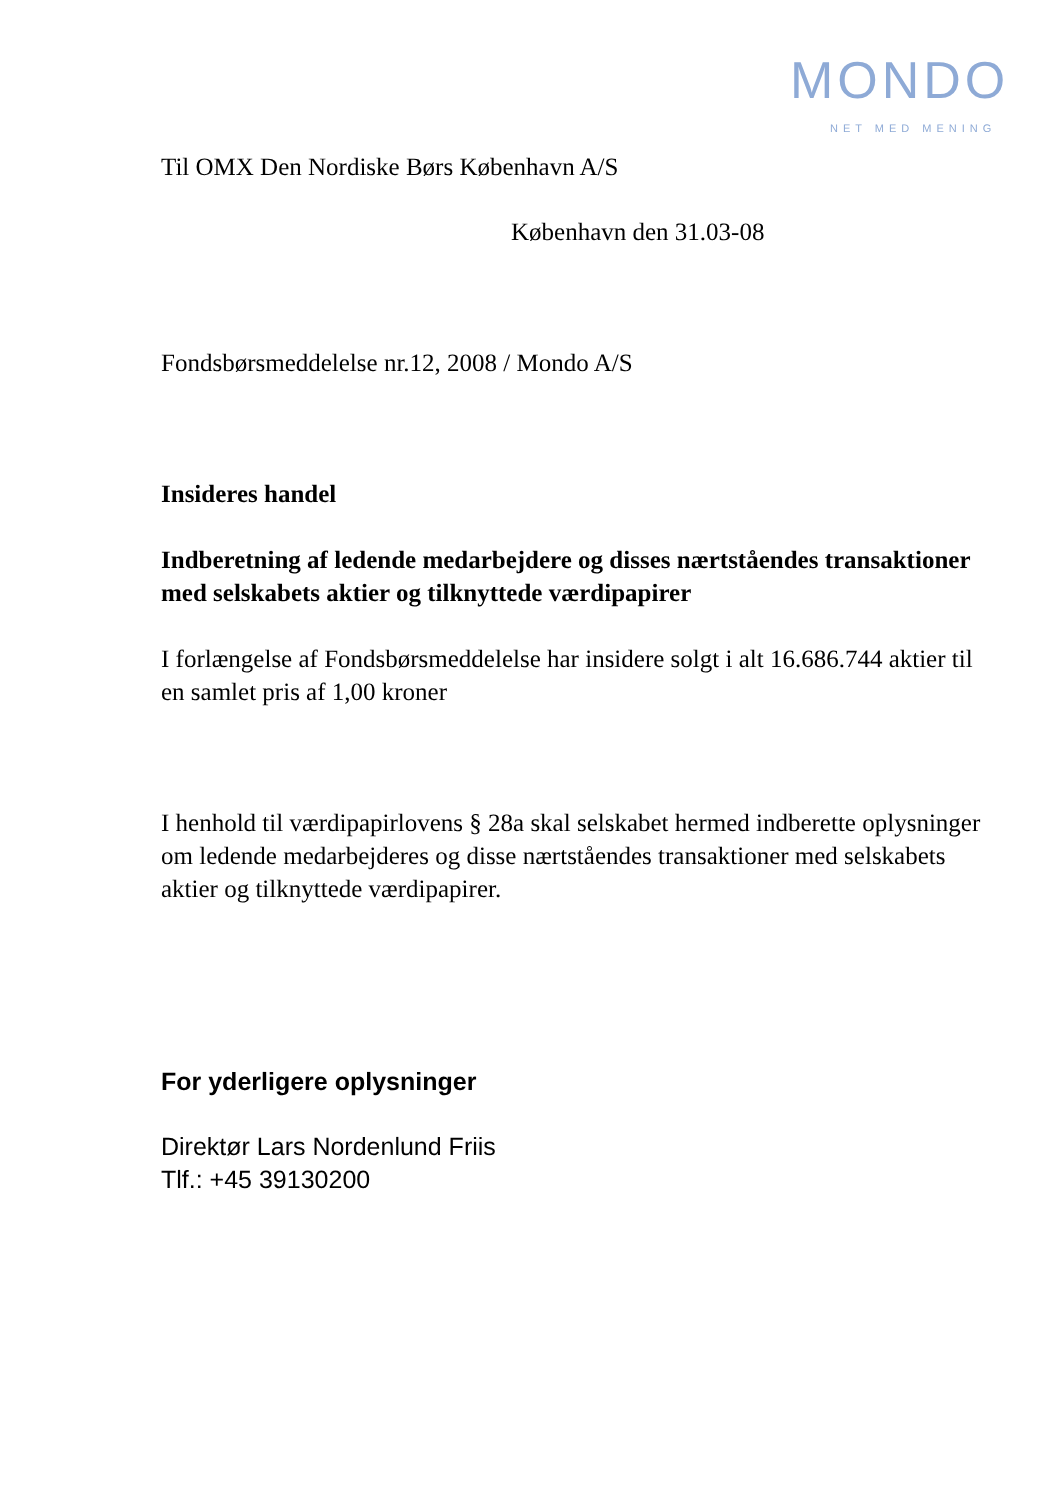MONDO
NET MED MENING
Til OMX Den Nordiske Børs København A/S
København den 31.03-08
Fondsbørsmeddelelse nr.12, 2008 / Mondo A/S
Insideres handel
Indberetning af ledende medarbejdere og disses nærtståendes transaktioner med selskabets aktier og tilknyttede værdipapirer
I forlængelse af Fondsbørsmeddelelse har insidere solgt i alt 16.686.744 aktier til en samlet pris af 1,00 kroner
I henhold til værdipapirlovens § 28a skal selskabet hermed indberette oplysninger om ledende medarbejderes og disse nærtståendes transaktioner med selskabets aktier og tilknyttede værdipapirer.
For yderligere oplysninger
Direktør Lars Nordenlund Friis
Tlf.: +45 39130200